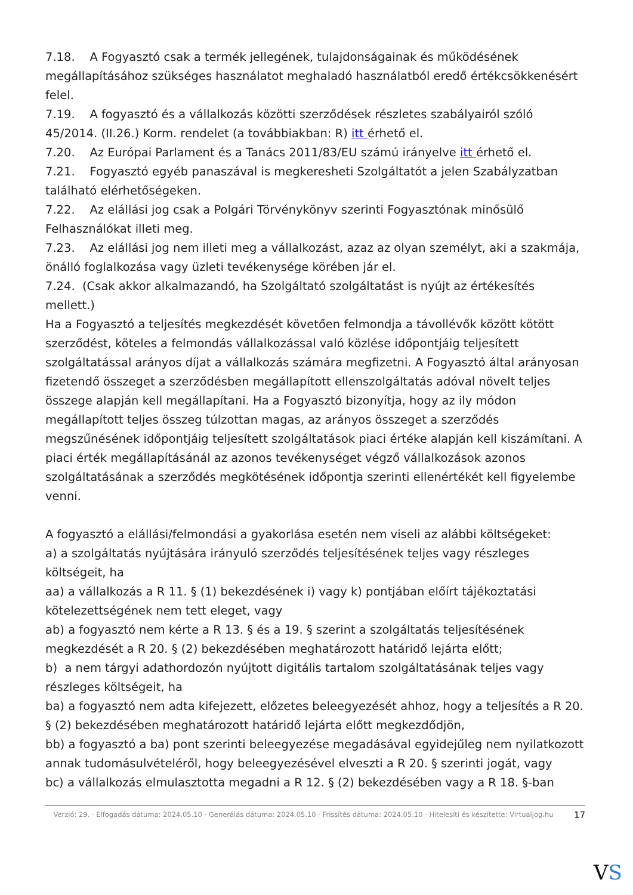7.18. A Fogyasztó csak a termék jellegének, tulajdonságainak és működésének megállapításához szükséges használatot meghaladó használatból eredő értékcsökkenésért felel.
7.19. A fogyasztó és a vállalkozás közötti szerződések részletes szabályairól szóló 45/2014. (II.26.) Korm. rendelet (a továbbiakban: R) itt érhető el.
7.20. Az Európai Parlament és a Tanács 2011/83/EU számú irányelve itt érhető el.
7.21. Fogyasztó egyéb panaszával is megkeresheti Szolgáltatót a jelen Szabályzatban található elérhetőségeken.
7.22. Az elállási jog csak a Polgári Törvénykönyv szerinti Fogyasztónak minősülő Felhasználókat illeti meg.
7.23. Az elállási jog nem illeti meg a vállalkozást, azaz az olyan személyt, aki a szakmája, önálló foglalkozása vagy üzleti tevékenysége körében jár el.
7.24. (Csak akkor alkalmazandó, ha Szolgáltató szolgáltatást is nyújt az értékesítés mellett.)
Ha a Fogyasztó a teljesítés megkezdését követően felmondja a távollévők között kötött szerződést, köteles a felmondás vállalkozással való közlése időpontjáig teljesített szolgáltatással arányos díjat a vállalkozás számára megfizetni. A Fogyasztó által arányosan fizetendő összeget a szerződésben megállapított ellenszolgáltatás adóval növelt teljes összege alapján kell megállapítani. Ha a Fogyasztó bizonyítja, hogy az ily módon megállapított teljes összeg túlzottan magas, az arányos összeget a szerződés megszűnésének időpontjáig teljesített szolgáltatások piaci értéke alapján kell kiszámítani. A piaci érték megállapításánál az azonos tevékenységet végző vállalkozások azonos szolgáltatásának a szerződés megkötésének időpontja szerinti ellenértékét kell figyelembe venni.
A fogyasztó a elállási/felmondási a gyakorlása esetén nem viseli az alábbi költségeket:
a) a szolgáltatás nyújtására irányuló szerződés teljesítésének teljes vagy részleges költségeit, ha
aa) a vállalkozás a R 11. § (1) bekezdésének i) vagy k) pontjában előírt tájékoztatási kötelezettségének nem tett eleget, vagy
ab) a fogyasztó nem kérte a R 13. § és a 19. § szerint a szolgáltatás teljesítésének megkezdését a R 20. § (2) bekezdésében meghatározott határidő lejárta előtt;
b) a nem tárgyi adathordozón nyújtott digitális tartalom szolgáltatásának teljes vagy részleges költségeit, ha
ba) a fogyasztó nem adta kifejezett, előzetes beleegyezését ahhoz, hogy a teljesítés a R 20. § (2) bekezdésében meghatározott határidő lejárta előtt megkezdődjön,
bb) a fogyasztó a ba) pont szerinti beleegyezése megadásával egyidejűleg nem nyilatkozott annak tudomásulvételéről, hogy beleegyezésével elveszti a R 20. § szerinti jogát, vagy
bc) a vállalkozás elmulasztotta megadni a R 12. § (2) bekezdésében vagy a R 18. §-ban
Verzió: 29. · Elfogadás dátuma: 2024.05.10 · Generálás dátuma: 2024.05.10 · Frissítés dátuma: 2024.05.10 · Hitelesíti és készítette: Virtualjog.hu
17
VS